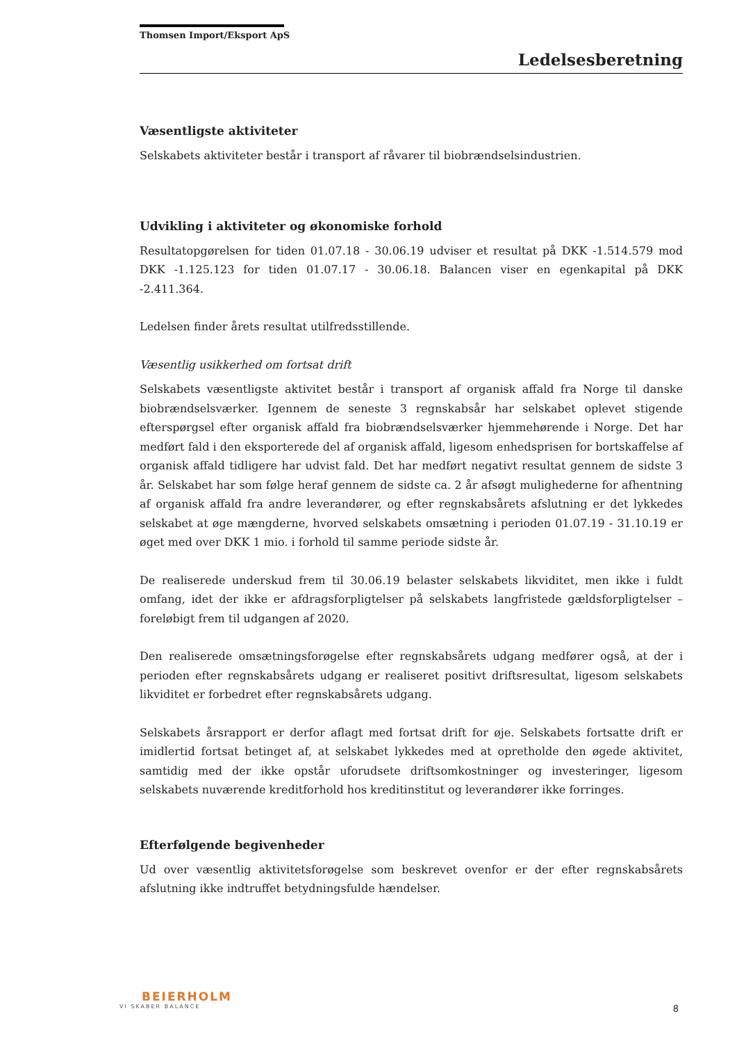Thomsen Import/Eksport ApS
Ledelsesberetning
Væsentligste aktiviteter
Selskabets aktiviteter består i transport af råvarer til biobrændselsindustrien.
Udvikling i aktiviteter og økonomiske forhold
Resultatopgørelsen for tiden 01.07.18 - 30.06.19 udviser et resultat på DKK -1.514.579 mod DKK -1.125.123 for tiden 01.07.17 - 30.06.18. Balancen viser en egenkapital på DKK -2.411.364.
Ledelsen finder årets resultat utilfredsstillende.
Væsentlig usikkerhed om fortsat drift
Selskabets væsentligste aktivitet består i transport af organisk affald fra Norge til danske biobrændselsværker. Igennem de seneste 3 regnskabsår har selskabet oplevet stigende efterspørgsel efter organisk affald fra biobrændselsværker hjemmehørende i Norge. Det har medført fald i den eksporterede del af organisk affald, ligesom enhedsprisen for bortskaffelse af organisk affald tidligere har udvist fald. Det har medført negativt resultat gennem de sidste 3 år. Selskabet har som følge heraf gennem de sidste ca. 2 år afsøgt mulighederne for afhentning af organisk affald fra andre leverandører, og efter regnskabsårets afslutning er det lykkedes selskabet at øge mængderne, hvorved selskabets omsætning i perioden 01.07.19 - 31.10.19 er øget med over DKK 1 mio. i forhold til samme periode sidste år.
De realiserede underskud frem til 30.06.19 belaster selskabets likviditet, men ikke i fuldt omfang, idet der ikke er afdragsforpligtelser på selskabets langfristede gældsforpligtelser – foreløbigt frem til udgangen af 2020.
Den realiserede omsætningsforøgelse efter regnskabsårets udgang medfører også, at der i perioden efter regnskabsårets udgang er realiseret positivt driftsresultat, ligesom selskabets likviditet er forbedret efter regnskabsårets udgang.
Selskabets årsrapport er derfor aflagt med fortsat drift for øje. Selskabets fortsatte drift er imidlertid fortsat betinget af, at selskabet lykkedes med at opretholde den øgede aktivitet, samtidig med der ikke opstår uforudsete driftsomkostninger og investeringer, ligesom selskabets nuværende kreditforhold hos kreditinstitut og leverandører ikke forringes.
Efterfølgende begivenheder
Ud over væsentlig aktivitetsforøgelse som beskrevet ovenfor er der efter regnskabsårets afslutning ikke indtruffet betydningsfulde hændelser.
BEIERHOLM
VI SKABER BALANCE
8